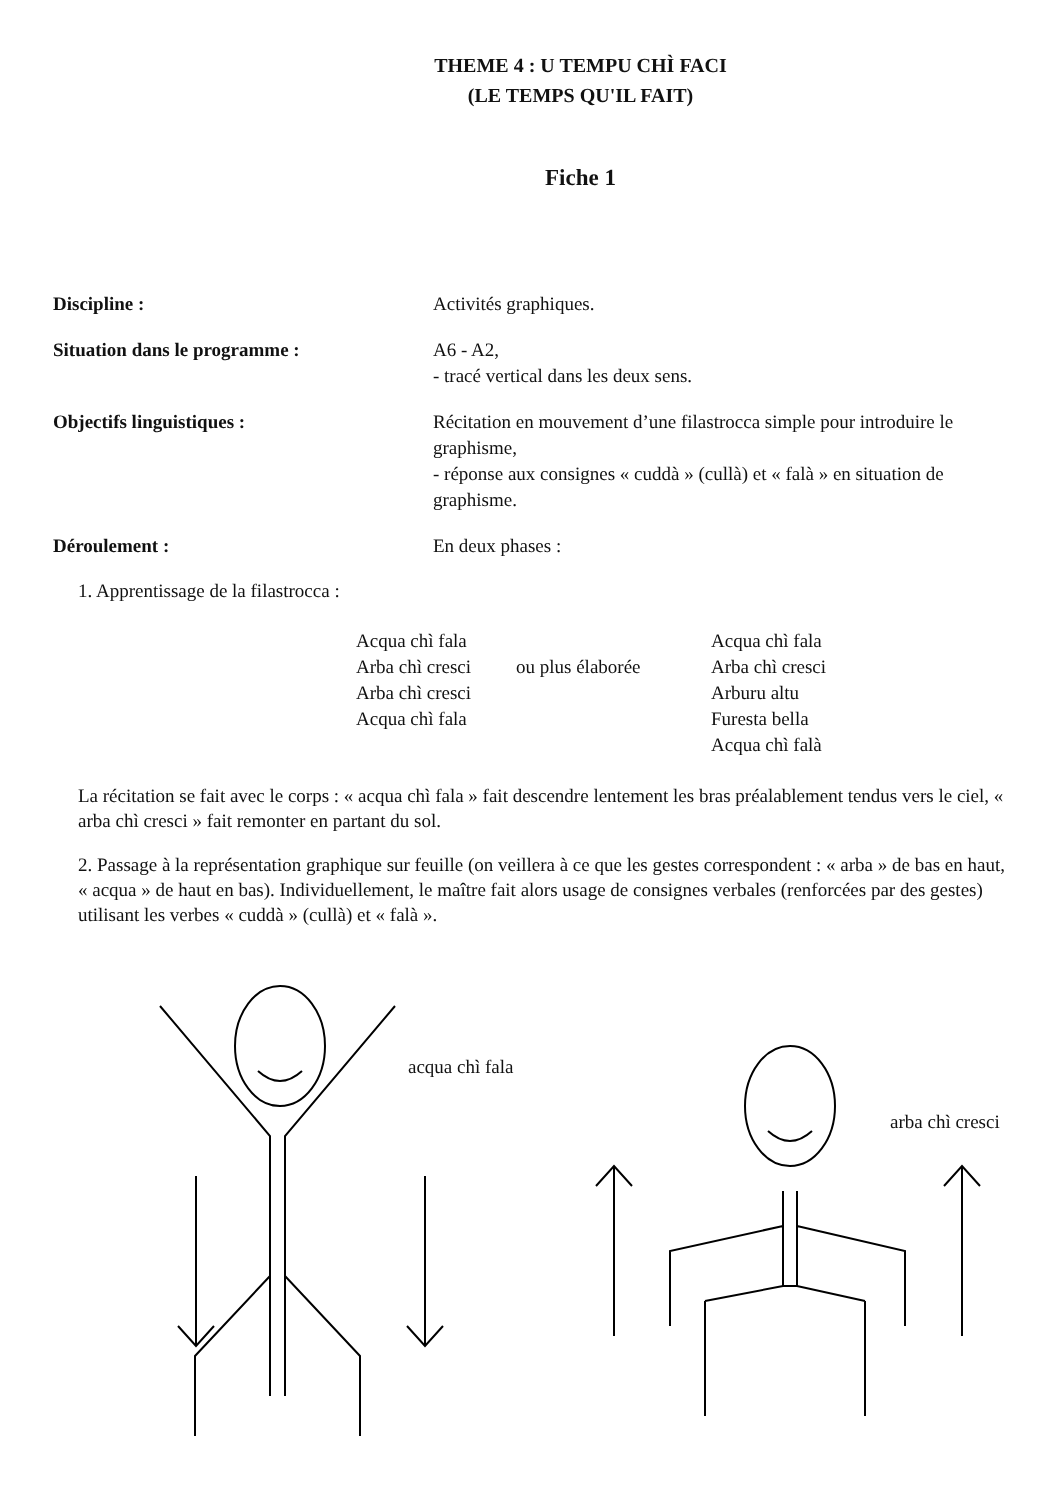THEME 4 : U TEMPU CHÌ FACI
(LE TEMPS QU'IL FAIT)
Fiche 1
Discipline : Activités graphiques.
Situation dans le programme : A6 - A2,
- tracé vertical dans les deux sens.
Objectifs linguistiques : Récitation en mouvement d’une filastrocca simple pour introduire le graphisme,
- réponse aux consignes « cuddà » (cullà) et « falà » en situation de graphisme.
Déroulement : En deux phases :
1. Apprentissage de la filastrocca :
Acqua chì fala
Arba chì cresci
Arba chì cresci
Acqua chì fala
ou plus élaborée
Acqua chì fala
Arba chì cresci
Arburu altu
Furesta bella
Acqua chì falà
La récitation se fait avec le corps : « acqua chì fala » fait descendre lentement les bras préalablement tendus vers le ciel, « arba chì cresci » fait remonter en partant du sol.
2. Passage à la représentation graphique sur feuille (on veillera à ce que les gestes correspondent : « arba » de bas en haut, « acqua » de haut en bas). Individuellement, le maître fait alors usage de consignes verbales (renforcées par des gestes) utilisant les verbes « cuddà » (cullà) et « falà ».
acqua chì fala
arba chì cresci